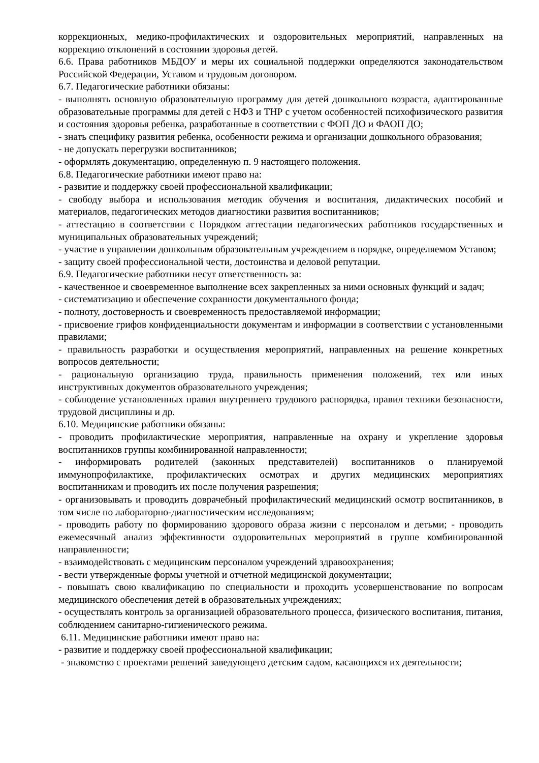коррекционных, медико-профилактических и оздоровительных мероприятий, направленных на коррекцию отклонений в состоянии здоровья детей.
6.6. Права работников МБДОУ и меры их социальной поддержки определяются законодательством Российской Федерации, Уставом и трудовым договором.
6.7. Педагогические работники обязаны:
- выполнять основную образовательную программу для детей дошкольного возраста, адаптированные образовательные программы для детей с НФЗ и ТНР с учетом особенностей психофизического развития и состояния здоровья ребенка, разработанные в соответствии с ФОП ДО и ФАОП ДО;
- знать специфику развития ребенка, особенности режима и организации дошкольного образования;
- не допускать перегрузки воспитанников;
- оформлять документацию, определенную п. 9 настоящего положения.
6.8. Педагогические работники имеют право на:
- развитие и поддержку своей профессиональной квалификации;
- свободу выбора и использования методик обучения и воспитания, дидактических пособий и материалов, педагогических методов диагностики развития воспитанников;
- аттестацию в соответствии с Порядком аттестации педагогических работников государственных и муниципальных образовательных учреждений;
- участие в управлении дошкольным образовательным учреждением в порядке, определяемом Уставом;
- защиту своей профессиональной чести, достоинства и деловой репутации.
6.9. Педагогические работники несут ответственность за:
- качественное и своевременное выполнение всех закрепленных за ними основных функций и задач;
- систематизацию и обеспечение сохранности документального фонда;
- полноту, достоверность и своевременность предоставляемой информации;
- присвоение грифов конфиденциальности документам и информации в соответствии с установленными правилами;
- правильность разработки и осуществления мероприятий, направленных на решение конкретных вопросов деятельности;
- рациональную организацию труда, правильность применения положений, тех или иных инструктивных документов образовательного учреждения;
- соблюдение установленных правил внутреннего трудового распорядка, правил техники безопасности, трудовой дисциплины и др.
6.10. Медицинские работники обязаны:
- проводить профилактические мероприятия, направленные на охрану и укрепление здоровья воспитанников группы комбинированной направленности;
- информировать родителей (законных представителей) воспитанников о планируемой иммунопрофилактике, профилактических осмотрах и других медицинских мероприятиях воспитанникам и проводить их после получения разрешения;
- организовывать и проводить доврачебный профилактический медицинский осмотр воспитанников, в том числе по лабораторно-диагностическим исследованиям;
- проводить работу по формированию здорового образа жизни с персоналом и детьми; - проводить ежемесячный анализ эффективности оздоровительных мероприятий в группе комбинированной направленности;
- взаимодействовать с медицинским персоналом учреждений здравоохранения;
- вести утвержденные формы учетной и отчетной медицинской документации;
- повышать свою квалификацию по специальности и проходить усовершенствование по вопросам медицинского обеспечения детей в образовательных учреждениях;
- осуществлять контроль за организацией образовательного процесса, физического воспитания, питания, соблюдением санитарно-гигиенического режима.
6.11. Медицинские работники имеют право на:
- развитие и поддержку своей профессиональной квалификации;
- знакомство с проектами решений заведующего детским садом, касающихся их деятельности;